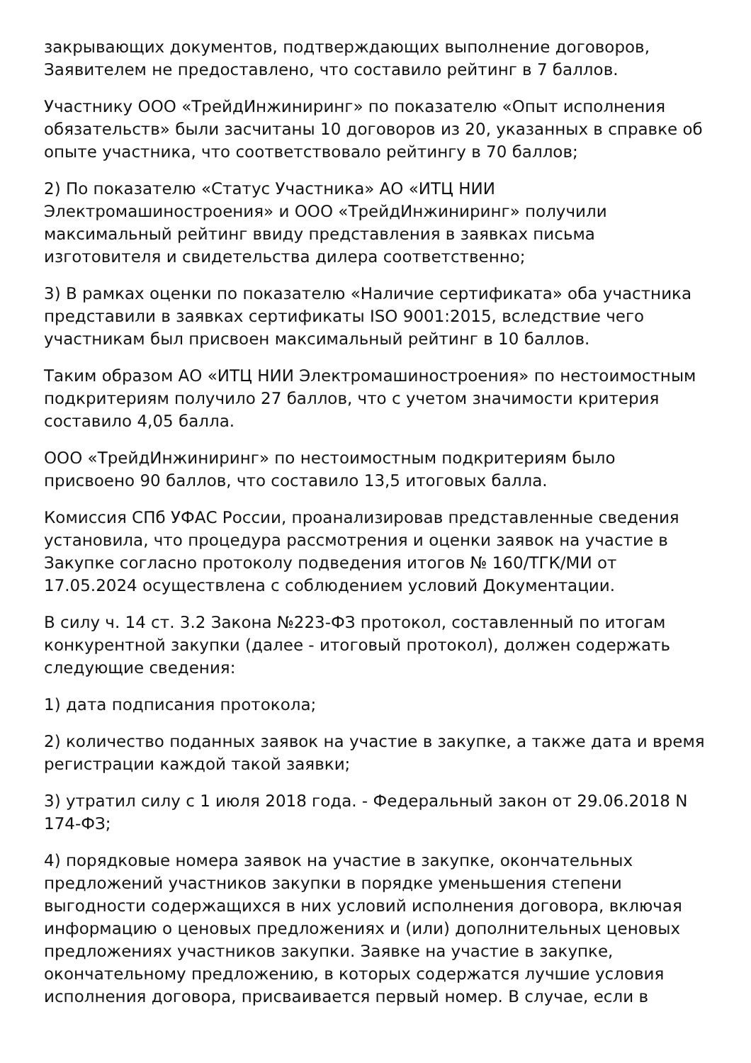закрывающих документов, подтверждающих выполнение договоров, Заявителем не предоставлено, что составило рейтинг в 7 баллов.
Участнику ООО «ТрейдИнжиниринг» по показателю «Опыт исполнения обязательств» были засчитаны 10 договоров из 20, указанных в справке об опыте участника, что соответствовало рейтингу в 70 баллов;
2) По показателю «Статус Участника» АО «ИТЦ НИИ Электромашиностроения» и ООО «ТрейдИнжиниринг» получили максимальный рейтинг ввиду представления в заявках письма изготовителя и свидетельства дилера соответственно;
3) В рамках оценки по показателю «Наличие сертификата» оба участника представили в заявках сертификаты ISO 9001:2015, вследствие чего участникам был присвоен максимальный рейтинг в 10 баллов.
Таким образом АО «ИТЦ НИИ Электромашиностроения» по нестоимостным подкритериям получило 27 баллов, что с учетом значимости критерия составило 4,05 балла.
ООО «ТрейдИнжиниринг» по нестоимостным подкритериям было присвоено 90 баллов, что составило 13,5 итоговых балла.
Комиссия СПб УФАС России, проанализировав представленные сведения установила, что процедура рассмотрения и оценки заявок на участие в Закупке согласно протоколу подведения итогов № 160/ТГК/МИ от 17.05.2024 осуществлена с соблюдением условий Документации.
В силу ч. 14 ст. 3.2 Закона №223-ФЗ протокол, составленный по итогам конкурентной закупки (далее - итоговый протокол), должен содержать следующие сведения:
1) дата подписания протокола;
2) количество поданных заявок на участие в закупке, а также дата и время регистрации каждой такой заявки;
3) утратил силу с 1 июля 2018 года. - Федеральный закон от 29.06.2018 N 174-ФЗ;
4) порядковые номера заявок на участие в закупке, окончательных предложений участников закупки в порядке уменьшения степени выгодности содержащихся в них условий исполнения договора, включая информацию о ценовых предложениях и (или) дополнительных ценовых предложениях участников закупки. Заявке на участие в закупке, окончательному предложению, в которых содержатся лучшие условия исполнения договора, присваивается первый номер. В случае, если в